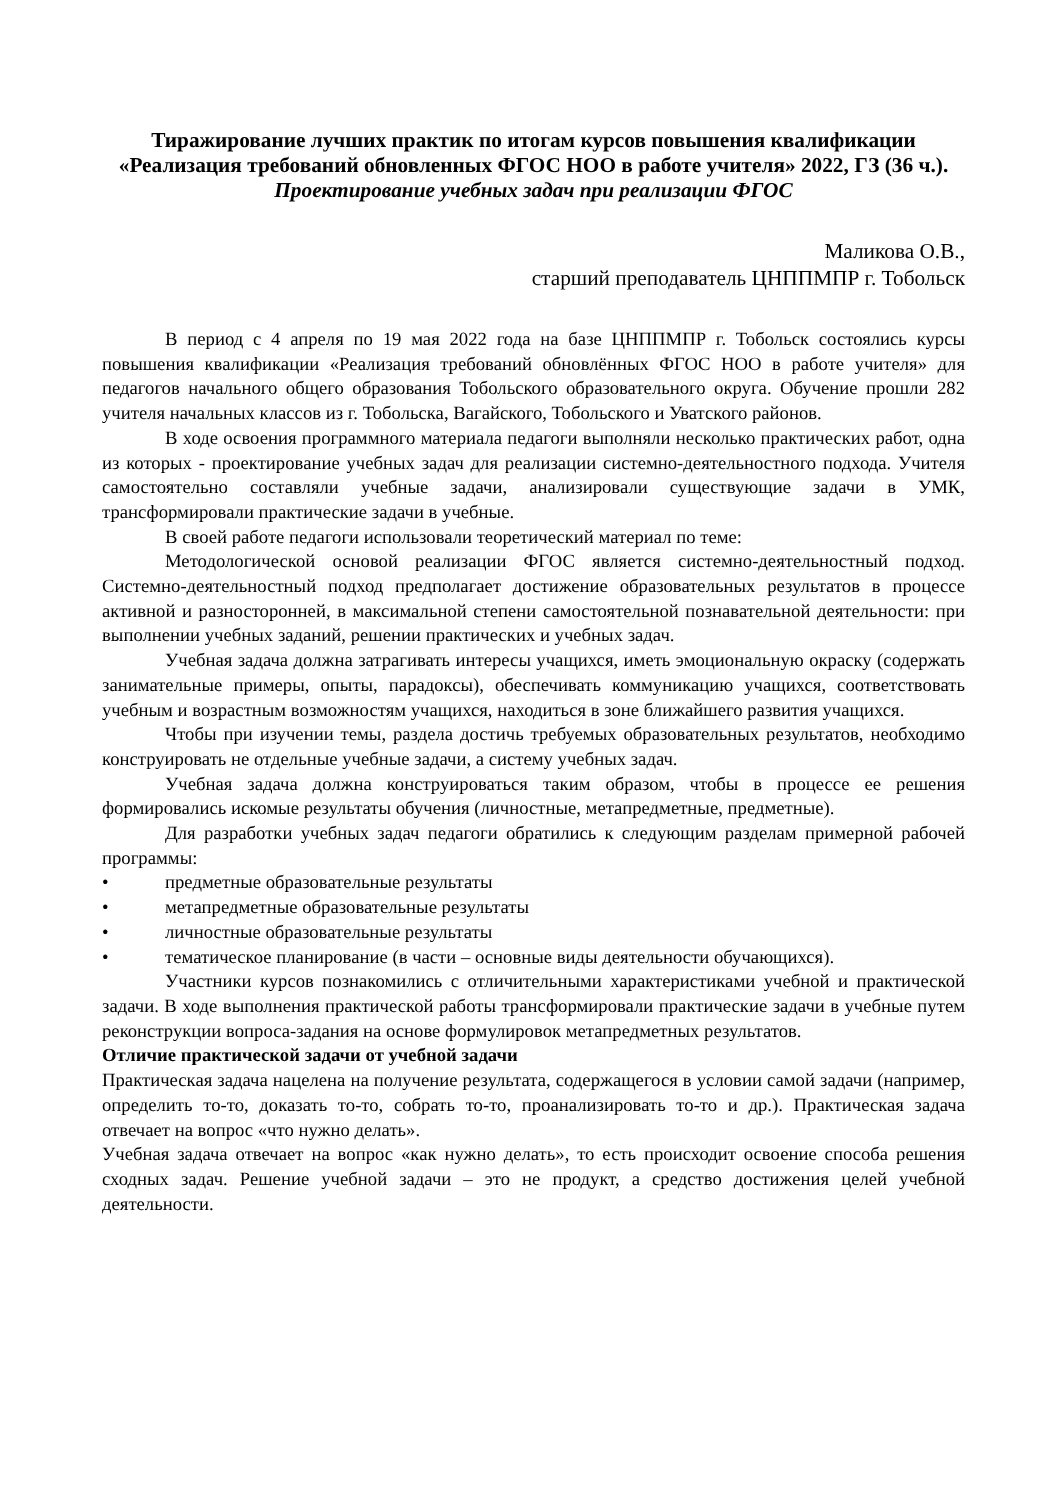Тиражирование лучших практик по итогам курсов повышения квалификации «Реализация требований обновленных ФГОС НОО в работе учителя» 2022, ГЗ (36 ч.).
Проектирование учебных задач при реализации ФГОС
Маликова О.В.,
старший преподаватель ЦНППМПР г. Тобольск
В период с 4 апреля по 19 мая 2022 года на базе ЦНППМПР г. Тобольск состоялись курсы повышения квалификации «Реализация требований обновлённых ФГОС НОО в работе учителя» для педагогов начального общего образования Тобольского образовательного округа. Обучение прошли 282 учителя начальных классов из г. Тобольска, Вагайского, Тобольского и Уватского районов.
В ходе освоения программного материала педагоги выполняли несколько практических работ, одна из которых - проектирование учебных задач для реализации системно-деятельностного подхода. Учителя самостоятельно составляли учебные задачи, анализировали существующие задачи в УМК, трансформировали практические задачи в учебные.
В своей работе педагоги использовали теоретический материал по теме:
Методологической основой реализации ФГОС является системно-деятельностный подход. Системно-деятельностный подход предполагает достижение образовательных результатов в процессе активной и разносторонней, в максимальной степени самостоятельной познавательной деятельности: при выполнении учебных заданий, решении практических и учебных задач.
Учебная задача должна затрагивать интересы учащихся, иметь эмоциональную окраску (содержать занимательные примеры, опыты, парадоксы), обеспечивать коммуникацию учащихся, соответствовать учебным и возрастным возможностям учащихся, находиться в зоне ближайшего развития учащихся.
Чтобы при изучении темы, раздела достичь требуемых образовательных результатов, необходимо конструировать не отдельные учебные задачи, а систему учебных задач.
Учебная задача должна конструироваться таким образом, чтобы в процессе ее решения формировались искомые результаты обучения (личностные, метапредметные, предметные).
Для разработки учебных задач педагоги обратились к следующим разделам примерной рабочей программы:
• предметные образовательные результаты
• метапредметные образовательные результаты
• личностные образовательные результаты
• тематическое планирование (в части – основные виды деятельности обучающихся).
Участники курсов познакомились с отличительными характеристиками учебной и практической задачи. В ходе выполнения практической работы трансформировали практические задачи в учебные путем реконструкции вопроса-задания на основе формулировок метапредметных результатов.
Отличие практической задачи от учебной задачи
Практическая задача нацелена на получение результата, содержащегося в условии самой задачи (например, определить то-то, доказать то-то, собрать то-то, проанализировать то-то и др.). Практическая задача отвечает на вопрос «что нужно делать».
Учебная задача отвечает на вопрос «как нужно делать», то есть происходит освоение способа решения сходных задач. Решение учебной задачи – это не продукт, а средство достижения целей учебной деятельности.